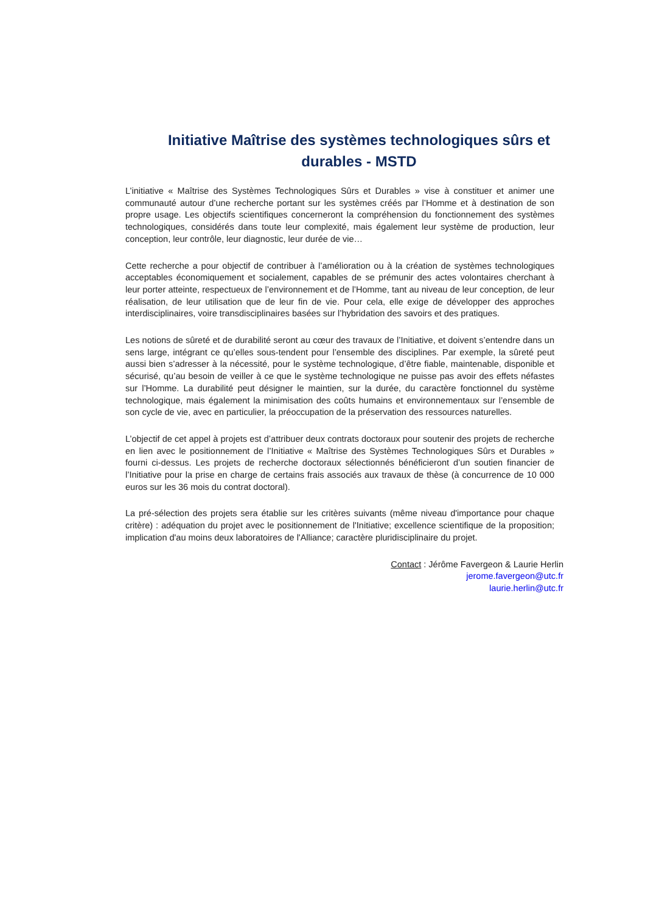Initiative Maîtrise des systèmes technologiques sûrs et durables - MSTD
L’initiative « Maîtrise des Systèmes Technologiques Sûrs et Durables » vise à constituer et animer une communauté autour d’une recherche portant sur les systèmes créés par l’Homme et à destination de son propre usage. Les objectifs scientifiques concerneront la compréhension du fonctionnement des systèmes technologiques, considérés dans toute leur complexité, mais également leur système de production, leur conception, leur contrôle, leur diagnostic, leur durée de vie…
Cette recherche a pour objectif de contribuer à l’amélioration ou à la création de systèmes technologiques acceptables économiquement et socialement, capables de se prémunir des actes volontaires cherchant à leur porter atteinte, respectueux de l’environnement et de l’Homme, tant au niveau de leur conception, de leur réalisation, de leur utilisation que de leur fin de vie. Pour cela, elle exige de développer des approches interdisciplinaires, voire transdisciplinaires basées sur l’hybridation des savoirs et des pratiques.
Les notions de sûreté et de durabilité seront au cœur des travaux de l’Initiative, et doivent s’entendre dans un sens large, intégrant ce qu’elles sous-tendent pour l’ensemble des disciplines. Par exemple, la sûreté peut aussi bien s’adresser à la nécessité, pour le système technologique, d’être fiable, maintenable, disponible et sécurisé, qu’au besoin de veiller à ce que le système technologique ne puisse pas avoir des effets néfastes sur l’Homme. La durabilité peut désigner le maintien, sur la durée, du caractère fonctionnel du système technologique, mais également la minimisation des coûts humains et environnementaux sur l’ensemble de son cycle de vie, avec en particulier, la préoccupation de la préservation des ressources naturelles.
L’objectif de cet appel à projets est d’attribuer deux contrats doctoraux pour soutenir des projets de recherche en lien avec le positionnement de l’Initiative « Maîtrise des Systèmes Technologiques Sûrs et Durables » fourni ci-dessus. Les projets de recherche doctoraux sélectionnés bénéficieront d’un soutien financier de l’Initiative pour la prise en charge de certains frais associés aux travaux de thèse (à concurrence de 10 000 euros sur les 36 mois du contrat doctoral).
La pré-sélection des projets sera établie sur les critères suivants (même niveau d'importance pour chaque critère) : adéquation du projet avec le positionnement de l'Initiative; excellence scientifique de la proposition; implication d'au moins deux laboratoires de l'Alliance; caractère pluridisciplinaire du projet.
Contact : Jérôme Favergeon & Laurie Herlin
jerome.favergeon@utc.fr
laurie.herlin@utc.fr